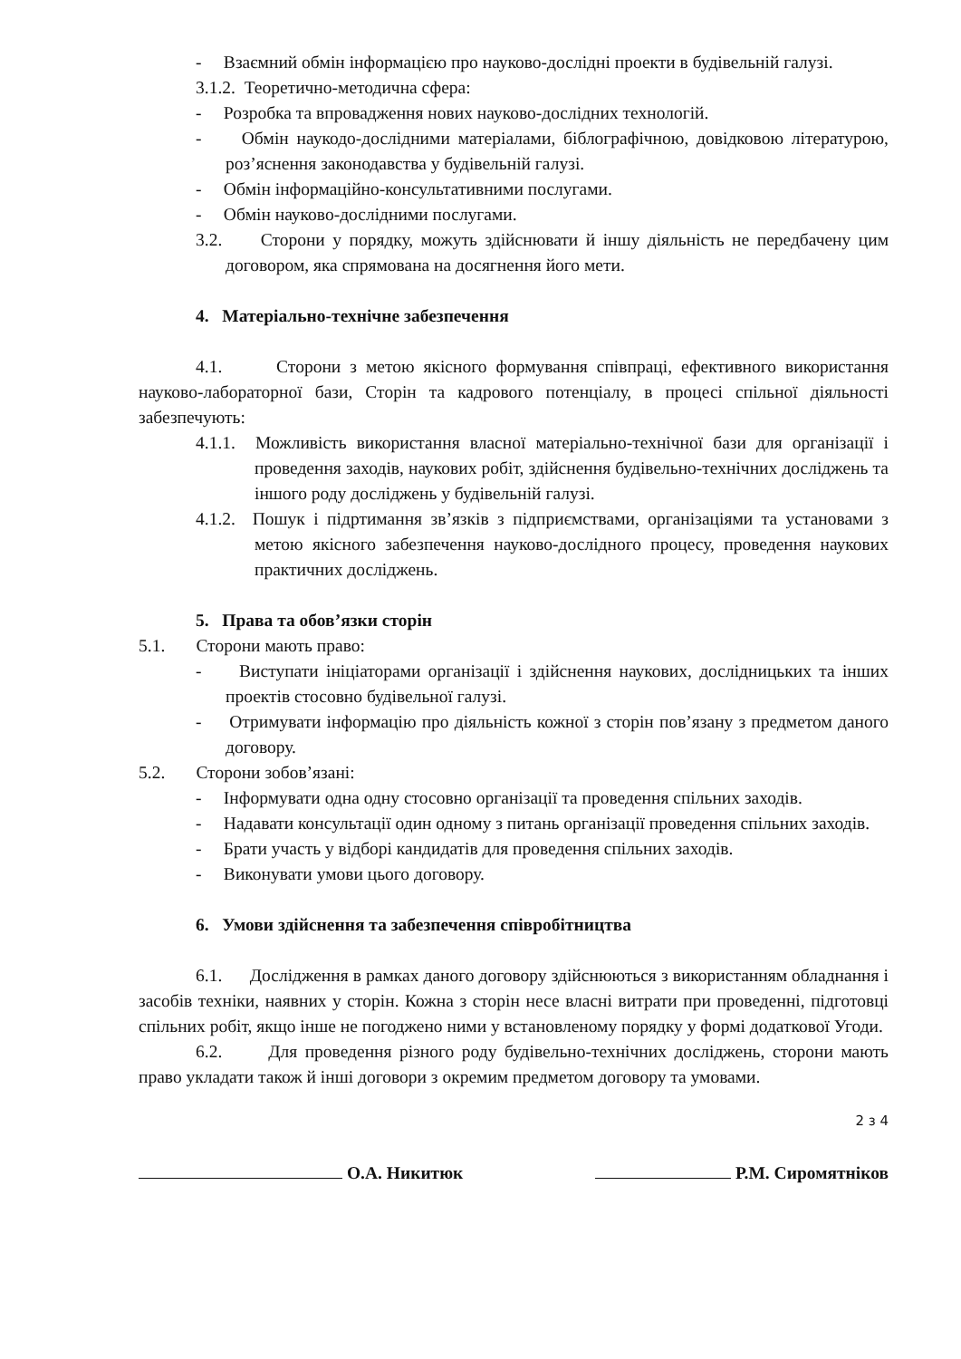- Взаємний обмін інформацією про науково-дослідні проекти в будівельній галузі.
3.1.2. Теоретично-методична сфера:
- Розробка та впровадження нових науково-дослідних технологій.
- Обмін наукодо-дослідними матеріалами, біблографічною, довідковою літературою, роз’яснення законодавства у будівельній галузі.
- Обмін інформаційно-консультативними послугами.
- Обмін науково-дослідними послугами.
3.2. Сторони у порядку, можуть здійснювати й іншу діяльність не передбачену цим договором, яка спрямована на досягнення його мети.
4. Матеріально-технічне забезпечення
4.1. Сторони з метою якісного формування співпраці, ефективного використання науково-лабораторної бази, Сторін та кадрового потенціалу, в процесі спільної діяльності забезпечують:
4.1.1. Можливість використання власної матеріально-технічної бази для організації і проведення заходів, наукових робіт, здійснення будівельно-технічних досліджень та іншого роду досліджень у будівельній галузі.
4.1.2. Пошук і підртимання зв’язків з підприємствами, організаціями та установами з метою якісного забезпечення науково-дослідного процесу, проведення наукових практичних досліджень.
5. Права та обов’язки сторін
5.1. Сторони мають право:
- Виступати ініціаторами організації і здійснення наукових, дослідницьких та інших проектів стосовно будівельної галузі.
- Отримувати інформацію про діяльність кожної з сторін пов’язану з предметом даного договору.
5.2. Сторони зобов’язані:
- Інформувати одна одну стосовно організації та проведення спільних заходів.
- Надавати консультації один одному з питань організації проведення спільних заходів.
- Брати участь у відборі кандидатів для проведення спільних заходів.
- Виконувати умови цього договору.
6. Умови здійснення та забезпечення співробітництва
6.1. Дослідження в рамках даного договору здійснюються з використанням обладнання і засобів техніки, наявних у сторін. Кожна з сторін несе власні витрати при проведенні, підготовці спільних робіт, якщо інше не погоджено ними у встановленому порядку у формі додаткової Угоди.
6.2. Для проведення різного роду будівельно-технічних досліджень, сторони мають право укладати також й інші договори з окремим предметом договору та умовами.
2 з 4
О.А. Никитюк Р.М. Сиромятніков